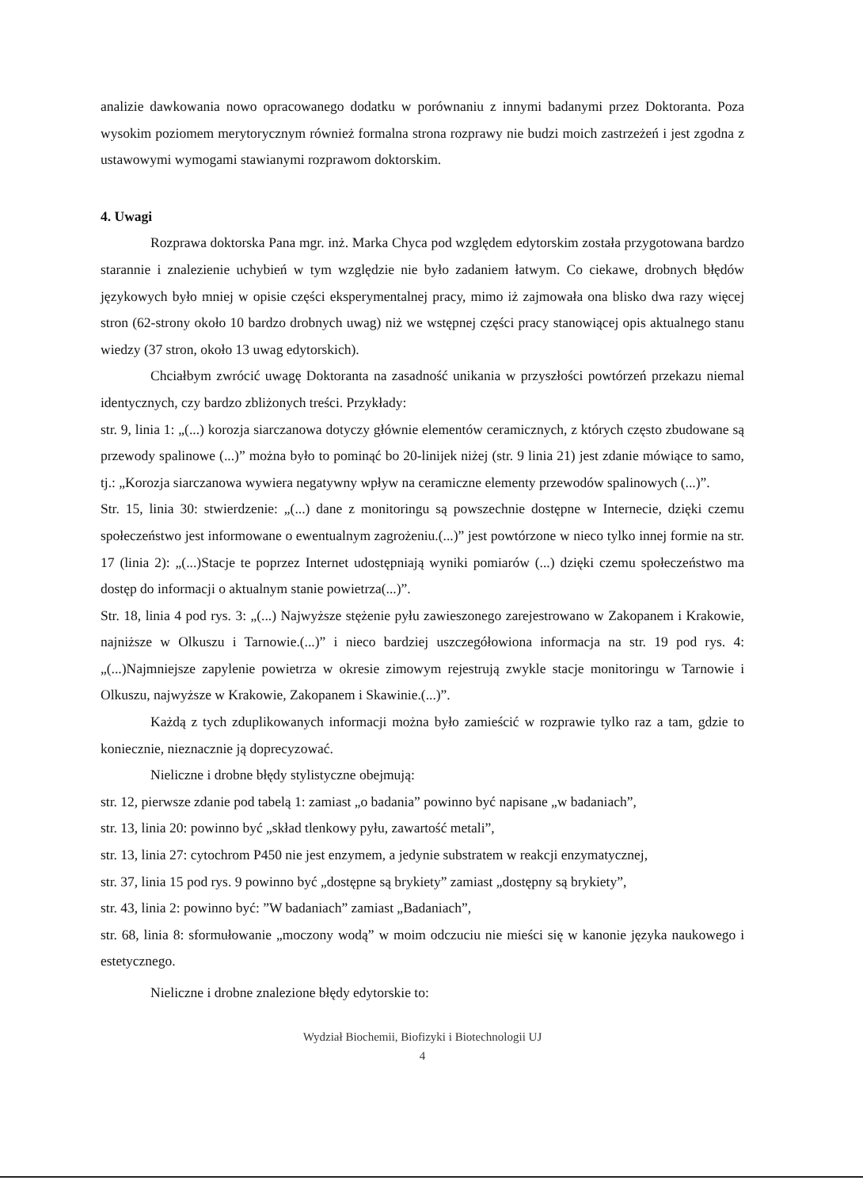analizie dawkowania nowo opracowanego dodatku w porównaniu z innymi badanymi przez Doktoranta. Poza wysokim poziomem merytorycznym również formalna strona rozprawy nie budzi moich zastrzeżeń i jest zgodna z ustawowymi wymogami stawianymi rozprawom doktorskim.
4. Uwagi
Rozprawa doktorska Pana mgr. inż. Marka Chyca pod względem edytorskim została przygotowana bardzo starannie i znalezienie uchybień w tym względzie nie było zadaniem łatwym. Co ciekawe, drobnych błędów językowych było mniej w opisie części eksperymentalnej pracy, mimo iż zajmowała ona blisko dwa razy więcej stron (62-strony około 10 bardzo drobnych uwag) niż we wstępnej części pracy stanowiącej opis aktualnego stanu wiedzy (37 stron, około 13 uwag edytorskich).
Chciałbym zwrócić uwagę Doktoranta na zasadność unikania w przyszłości powtórzeń przekazu niemal identycznych, czy bardzo zbliżonych treści. Przykłady:
str. 9, linia 1: „(...) korozja siarczanowa dotyczy głównie elementów ceramicznych, z których często zbudowane są przewody spalinowe (...)” można było to pominąć bo 20-linijek niżej (str. 9 linia 21) jest zdanie mówiące to samo, tj.: „Korozja siarczanowa wywiera negatywny wpływ na ceramiczne elementy przewodów spalinowych (...)”.
Str. 15, linia 30: stwierdzenie: „(...) dane z monitoringu są powszechnie dostępne w Internecie, dzięki czemu społeczeństwo jest informowane o ewentualnym zagrożeniu.(...)” jest powtórzone w nieco tylko innej formie na str. 17 (linia 2): „(...)Stacje te poprzez Internet udostępniają wyniki pomiarów (...) dzięki czemu społeczeństwo ma dostęp do informacji o aktualnym stanie powietrza(...)”.
Str. 18, linia 4 pod rys. 3: „(...) Najwyższe stężenie pyłu zawieszonego zarejestrowano w Zakopanem i Krakowie, najniższe w Olkuszu i Tarnowie.(...)” i nieco bardziej uszczegółowiona informacja na str. 19 pod rys. 4: „(...)Najmniejsze zapylenie powietrza w okresie zimowym rejestrują zwykle stacje monitoringu w Tarnowie i Olkuszu, najwyższe w Krakowie, Zakopanem i Skawinie.(...)”.
Każdą z tych zduplikowanych informacji można było zamieścić w rozprawie tylko raz a tam, gdzie to koniecznie, nieznacznie ją doprecyzować.
Nieliczne i drobne błędy stylistyczne obejmują:
str. 12, pierwsze zdanie pod tabelą 1: zamiast „o badania” powinno być napisane „w badaniach”,
str. 13, linia 20: powinno być „skład tlenkowy pyłu, zawartość metali”,
str. 13, linia 27: cytochrom P450 nie jest enzymem, a jedynie substratem w reakcji enzymatycznej,
str. 37, linia 15 pod rys. 9 powinno być „dostępne są brykiety” zamiast „dostępny są brykiety”,
str. 43, linia 2: powinno być: ”W badaniach” zamiast „Badaniach”,
str. 68, linia 8: sformułowanie „moczony wodą” w moim odczuciu nie mieści się w kanonie języka naukowego i estetycznego.
Nieliczne i drobne znalezione błędy edytorskie to:
Wydział Biochemii, Biofizyki i Biotechnologii UJ
4